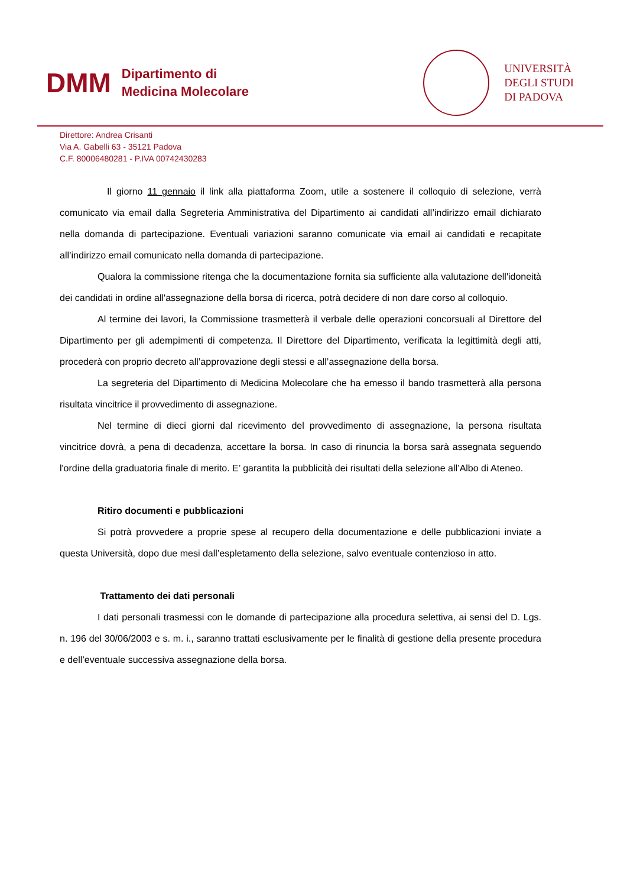DMM
Dipartimento di
Medicina Molecolare
UNIVERSITÀ
DEGLI STUDI
DI PADOVA
Direttore: Andrea Crisanti
Via A. Gabelli 63 - 35121 Padova
C.F. 80006480281 - P.IVA 00742430283
Il giorno 11 gennaio il link alla piattaforma Zoom, utile a sostenere il colloquio di selezione, verrà comunicato via email dalla Segreteria Amministrativa del Dipartimento ai candidati all’indirizzo email dichiarato nella domanda di partecipazione. Eventuali variazioni saranno comunicate via email ai candidati e recapitate all’indirizzo email comunicato nella domanda di partecipazione.
Qualora la commissione ritenga che la documentazione fornita sia sufficiente alla valutazione dell'idoneità dei candidati in ordine all'assegnazione della borsa di ricerca, potrà decidere di non dare corso al colloquio.
Al termine dei lavori, la Commissione trasmetterà il verbale delle operazioni concorsuali al Direttore del Dipartimento per gli adempimenti di competenza. Il Direttore del Dipartimento, verificata la legittimità degli atti, procederà con proprio decreto all’approvazione degli stessi e all’assegnazione della borsa.
La segreteria del Dipartimento di Medicina Molecolare che ha emesso il bando trasmetterà alla persona risultata vincitrice il provvedimento di assegnazione.
Nel termine di dieci giorni dal ricevimento del provvedimento di assegnazione, la persona risultata vincitrice dovrà, a pena di decadenza, accettare la borsa. In caso di rinuncia la borsa sarà assegnata seguendo l'ordine della graduatoria finale di merito. E’ garantita la pubblicità dei risultati della selezione all’Albo di Ateneo.
Ritiro documenti e pubblicazioni
Si potrà provvedere a proprie spese al recupero della documentazione e delle pubblicazioni inviate a questa Università, dopo due mesi dall’espletamento della selezione, salvo eventuale contenzioso in atto.
Trattamento dei dati personali
I dati personali trasmessi con le domande di partecipazione alla procedura selettiva, ai sensi del D. Lgs. n. 196 del 30/06/2003 e s. m. i., saranno trattati esclusivamente per le finalità di gestione della presente procedura e dell’eventuale successiva assegnazione della borsa.